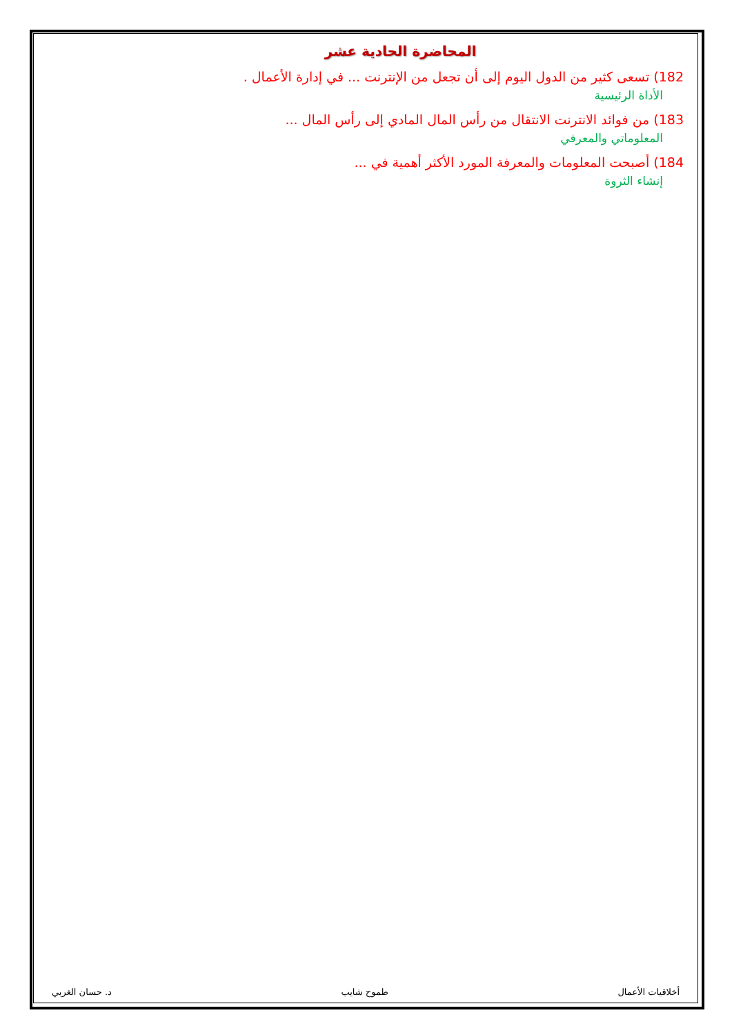المحاضرة الحادية عشر
182) تسعى كثير من الدول اليوم إلى أن تجعل من الإنترنت ... في إدارة الأعمال .
الأداة الرئيسية
183) من فوائد الانترنت الانتقال من رأس المال المادي إلى رأس المال ...
المعلوماتي والمعرفي
184) أصبحت المعلومات والمعرفة المورد الأكثر أهمية في ...
إنشاء الثروة
د. حسان الغربي طموح شايب أخلاقيات الأعمال